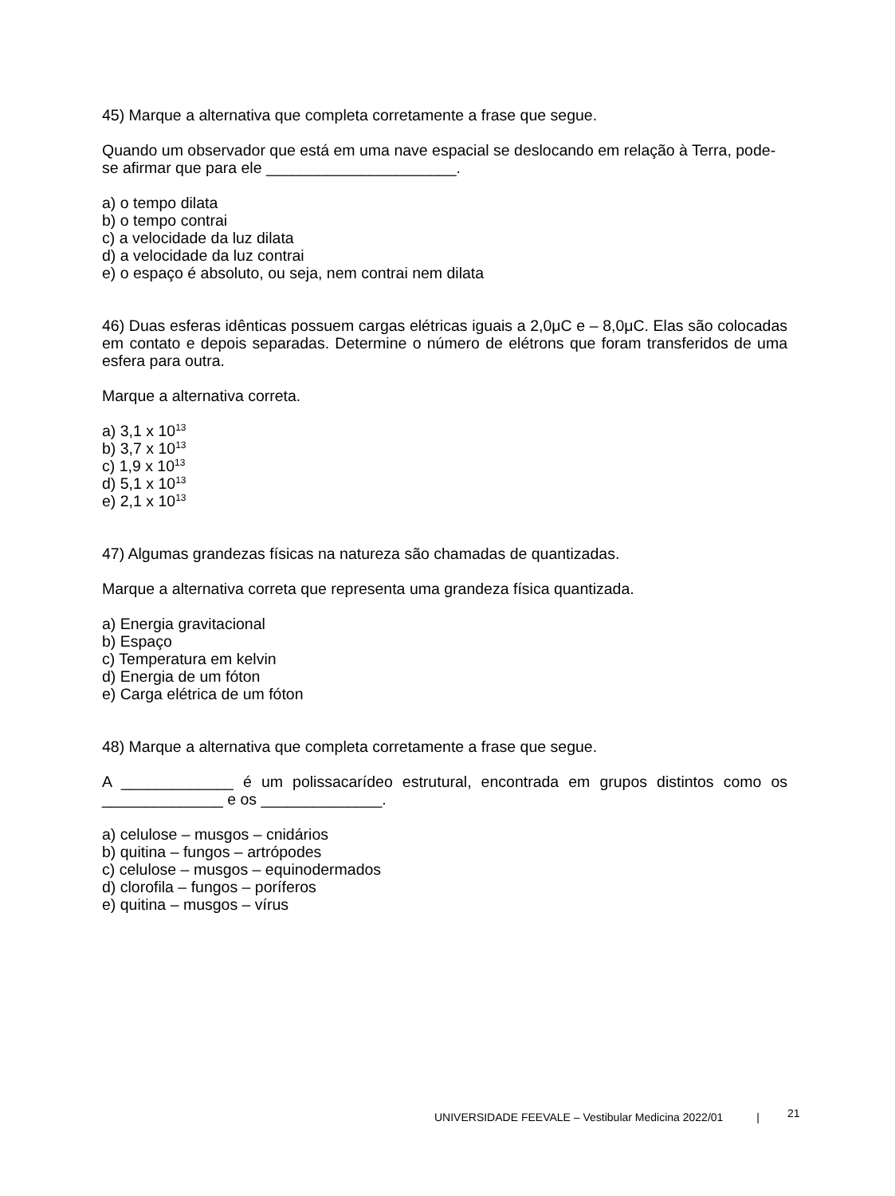45) Marque a alternativa que completa corretamente a frase que segue.
Quando um observador que está em uma nave espacial se deslocando em relação à Terra, pode-se afirmar que para ele ______________________.
a) o tempo dilata
b) o tempo contrai
c) a velocidade da luz dilata
d) a velocidade da luz contrai
e) o espaço é absoluto, ou seja, nem contrai nem dilata
46) Duas esferas idênticas possuem cargas elétricas iguais a 2,0μC e – 8,0μC. Elas são colocadas em contato e depois separadas. Determine o número de elétrons que foram transferidos de uma esfera para outra.
Marque a alternativa correta.
a) 3,1 x 10<sup>13</sup>
b) 3,7 x 10<sup>13</sup>
c) 1,9 x 10<sup>13</sup>
d) 5,1 x 10<sup>13</sup>
e) 2,1 x 10<sup>13</sup>
47) Algumas grandezas físicas na natureza são chamadas de quantizadas.
Marque a alternativa correta que representa uma grandeza física quantizada.
a) Energia gravitacional
b) Espaço
c) Temperatura em kelvin
d) Energia de um fóton
e) Carga elétrica de um fóton
48) Marque a alternativa que completa corretamente a frase que segue.
A _____________ é um polissacarídeo estrutural, encontrada em grupos distintos como os ______________ e os ______________.
a) celulose – musgos – cnidários
b) quitina – fungos – artrópodes
c) celulose – musgos – equinodermados
d) clorofila – fungos – poríferos
e) quitina – musgos – vírus
UNIVERSIDADE FEEVALE – Vestibular Medicina 2022/01 |
21